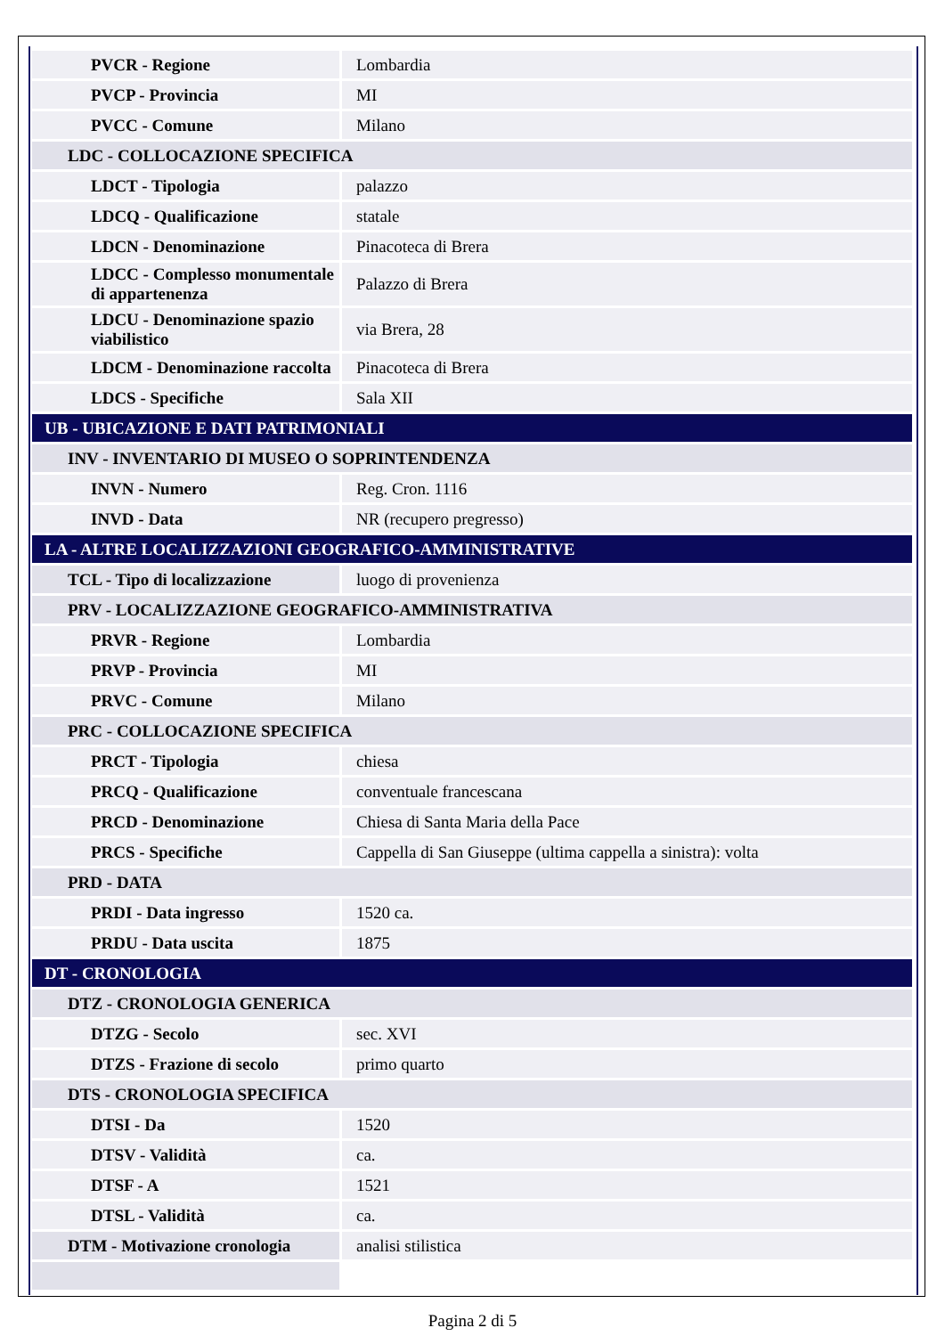| PVCR - Regione | Lombardia |
| PVCP - Provincia | MI |
| PVCC - Comune | Milano |
| LDC - COLLOCAZIONE SPECIFICA | |
| LDCT - Tipologia | palazzo |
| LDCQ - Qualificazione | statale |
| LDCN - Denominazione | Pinacoteca di Brera |
| LDCC - Complesso monumentale di appartenenza | Palazzo di Brera |
| LDCU - Denominazione spazio viabilistico | via Brera, 28 |
| LDCM - Denominazione raccolta | Pinacoteca di Brera |
| LDCS - Specifiche | Sala XII |
| UB - UBICAZIONE E DATI PATRIMONIALI | |
| INV - INVENTARIO DI MUSEO O SOPRINTENDENZA | |
| INVN - Numero | Reg. Cron. 1116 |
| INVD - Data | NR (recupero pregresso) |
| LA - ALTRE LOCALIZZAZIONI GEOGRAFICO-AMMINISTRATIVE | |
| TCL - Tipo di localizzazione | luogo di provenienza |
| PRV - LOCALIZZAZIONE GEOGRAFICO-AMMINISTRATIVA | |
| PRVR - Regione | Lombardia |
| PRVP - Provincia | MI |
| PRVC - Comune | Milano |
| PRC - COLLOCAZIONE SPECIFICA | |
| PRCT - Tipologia | chiesa |
| PRCQ - Qualificazione | conventuale francescana |
| PRCD - Denominazione | Chiesa di Santa Maria della Pace |
| PRCS - Specifiche | Cappella di San Giuseppe (ultima cappella a sinistra): volta |
| PRD - DATA | |
| PRDI - Data ingresso | 1520 ca. |
| PRDU - Data uscita | 1875 |
| DT - CRONOLOGIA | |
| DTZ - CRONOLOGIA GENERICA | |
| DTZG - Secolo | sec. XVI |
| DTZS - Frazione di secolo | primo quarto |
| DTS - CRONOLOGIA SPECIFICA | |
| DTSI - Da | 1520 |
| DTSV - Validità | ca. |
| DTSF - A | 1521 |
| DTSL - Validità | ca. |
| DTM - Motivazione cronologia | analisi stilistica |
Pagina 2 di 5